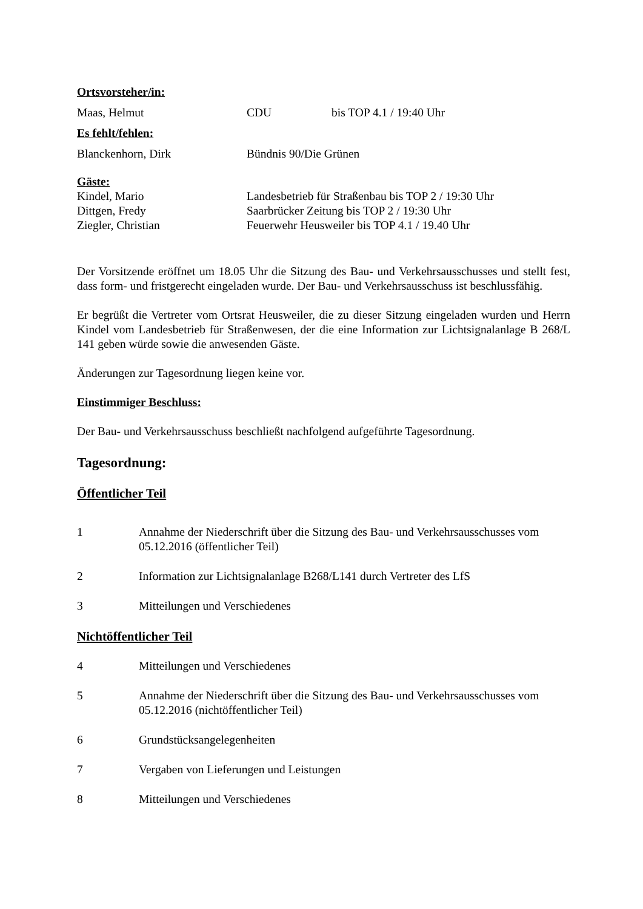Ortsvorsteher/in:
Maas, Helmut CDU bis TOP 4.1 / 19:40 Uhr
Es fehlt/fehlen:
Blanckenhorn, Dirk Bündnis 90/Die Grünen
Gäste:
Kindel, Mario Landesbetrieb für Straßenbau bis TOP 2 / 19:30 Uhr
Dittgen, Fredy Saarbrücker Zeitung bis TOP 2 / 19:30 Uhr
Ziegler, Christian Feuerwehr Heusweiler bis TOP 4.1 / 19.40 Uhr
Der Vorsitzende eröffnet um 18.05 Uhr die Sitzung des Bau- und Verkehrsausschusses und stellt fest, dass form- und fristgerecht eingeladen wurde. Der Bau- und Verkehrsausschuss ist beschlussfähig.
Er begrüßt die Vertreter vom Ortsrat Heusweiler, die zu dieser Sitzung eingeladen wurden und Herrn Kindel vom Landesbetrieb für Straßenwesen, der die eine Information zur Lichtsignalanlage B 268/L 141 geben würde sowie die anwesenden Gäste.
Änderungen zur Tagesordnung liegen keine vor.
Einstimmiger Beschluss:
Der Bau- und Verkehrsausschuss beschließt nachfolgend aufgeführte Tagesordnung.
Tagesordnung:
Öffentlicher Teil
1 Annahme der Niederschrift über die Sitzung des Bau- und Verkehrsausschusses vom 05.12.2016 (öffentlicher Teil)
2 Information zur Lichtsignalanlage B268/L141 durch Vertreter des LfS
3 Mitteilungen und Verschiedenes
Nichtöffentlicher Teil
4 Mitteilungen und Verschiedenes
5 Annahme der Niederschrift über die Sitzung des Bau- und Verkehrsausschusses vom 05.12.2016 (nichtöffentlicher Teil)
6 Grundstücksangelegenheiten
7 Vergaben von Lieferungen und Leistungen
8 Mitteilungen und Verschiedenes